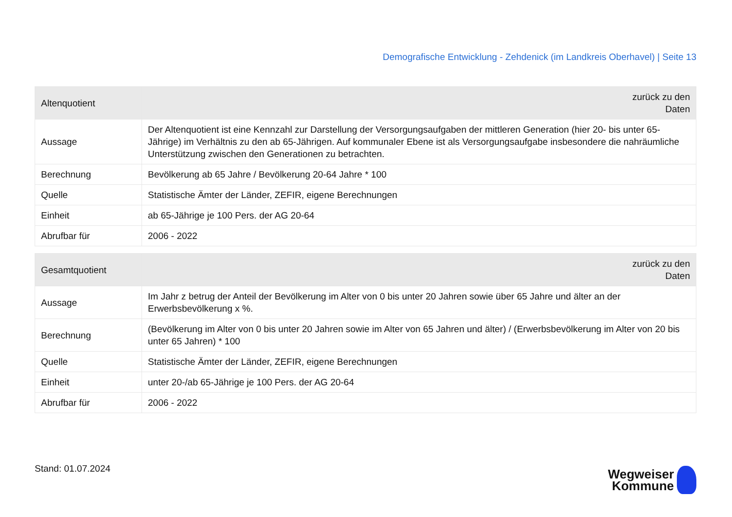Demografische Entwicklung - Zehdenick (im Landkreis Oberhavel) | Seite 13
| Altenquotient | zurück zu den Daten |
| --- | --- |
| Aussage | Der Altenquotient ist eine Kennzahl zur Darstellung der Versorgungsaufgaben der mittleren Generation (hier 20- bis unter 65-Jährige) im Verhältnis zu den ab 65-Jährigen. Auf kommunaler Ebene ist als Versorgungsaufgabe insbesondere die nahräumliche Unterstützung zwischen den Generationen zu betrachten. |
| Berechnung | Bevölkerung ab 65 Jahre / Bevölkerung 20-64 Jahre * 100 |
| Quelle | Statistische Ämter der Länder, ZEFIR, eigene Berechnungen |
| Einheit | ab 65-Jährige je 100 Pers. der AG 20-64 |
| Abrufbar für | 2006 - 2022 |
| Gesamtquotient | zurück zu den Daten |
| --- | --- |
| Aussage | Im Jahr z betrug der Anteil der Bevölkerung im Alter von 0 bis unter 20 Jahren sowie über 65 Jahre und älter an der Erwerbsbevölkerung x %. |
| Berechnung | (Bevölkerung im Alter von 0 bis unter 20 Jahren sowie im Alter von 65 Jahren und älter) / (Erwerbsbevölkerung im Alter von 20 bis unter 65 Jahren) * 100 |
| Quelle | Statistische Ämter der Länder, ZEFIR, eigene Berechnungen |
| Einheit | unter 20-/ab 65-Jährige je 100 Pers. der AG 20-64 |
| Abrufbar für | 2006 - 2022 |
Stand: 01.07.2024
Wegweiser
Kommune